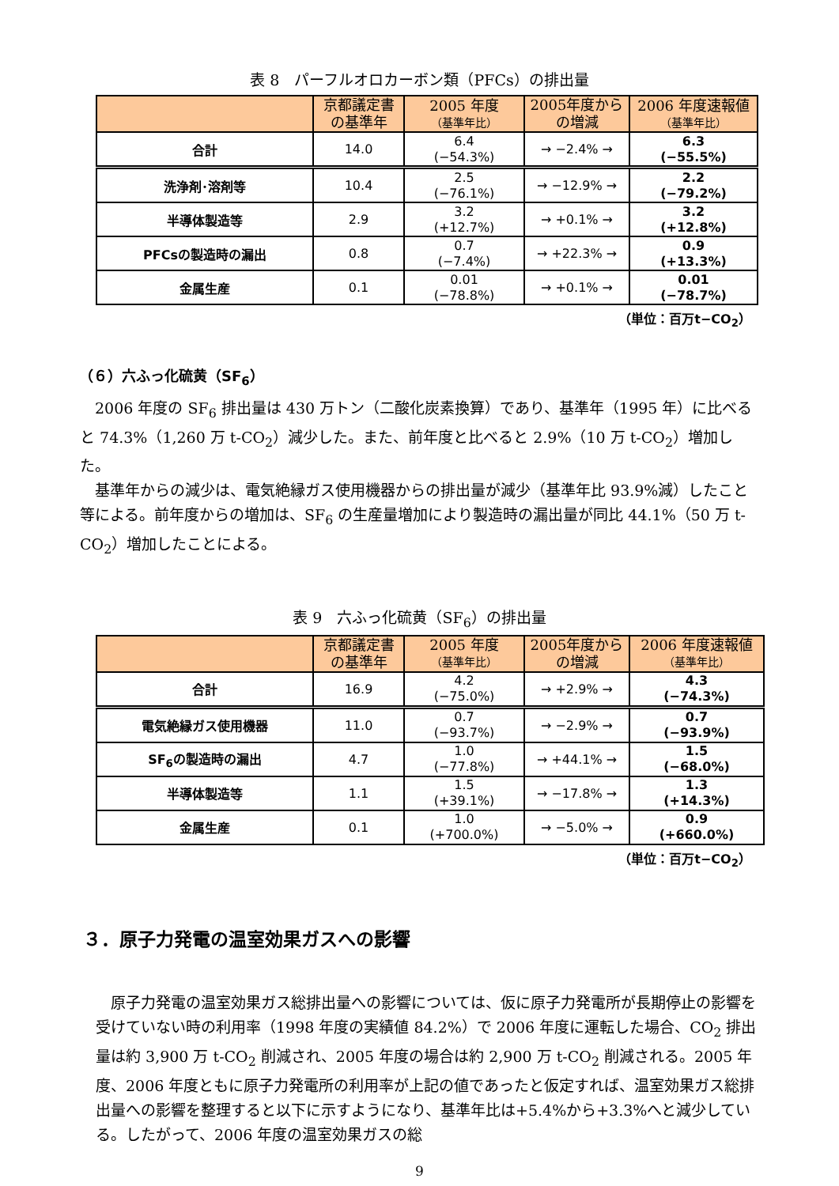表 8　パーフルオロカーボン類（PFCs）の排出量
| | 京都議定書 の基準年 | 2005 年度 （基準年比） | 2005年度から の増減 | 2006 年度速報値 （基準年比） |
| --- | --- | --- | --- | --- |
| 合計 | 14.0 | 6.4 (−54.3%) | → −2.4% → | 6.3 (−55.5%) |
| 洗浄剤･溶剤等 | 10.4 | 2.5 (−76.1%) | → −12.9% → | 2.2 (−79.2%) |
| 半導体製造等 | 2.9 | 3.2 (+12.7%) | → +0.1% → | 3.2 (+12.8%) |
| PFCsの製造時の漏出 | 0.8 | 0.7 (−7.4%) | → +22.3% → | 0.9 (+13.3%) |
| 金属生産 | 0.1 | 0.01 (−78.8%) | → +0.1% → | 0.01 (−78.7%) |
（単位：百万t−CO<sub>2</sub>）
（６）六ふっ化硫黄（SF<sub>6</sub>）
2006 年度の SF<sub>6</sub> 排出量は 430 万トン（二酸化炭素換算）であり、基準年（1995 年）に比べると 74.3%（1,260 万 t-CO<sub>2</sub>）減少した。また、前年度と比べると 2.9%（10 万 t-CO<sub>2</sub>）増加した。
基準年からの減少は、電気絶縁ガス使用機器からの排出量が減少（基準年比 93.9%減）したこと等による。前年度からの増加は、SF<sub>6</sub> の生産量増加により製造時の漏出量が同比 44.1%（50 万 t-CO<sub>2</sub>）増加したことによる。
表 9　六ふっ化硫黄（SF<sub>6</sub>）の排出量
| | 京都議定書 の基準年 | 2005 年度 （基準年比） | 2005年度から の増減 | 2006 年度速報値 （基準年比） |
| --- | --- | --- | --- | --- |
| 合計 | 16.9 | 4.2 (−75.0%) | → +2.9% → | 4.3 (−74.3%) |
| 電気絶縁ガス使用機器 | 11.0 | 0.7 (−93.7%) | → −2.9% → | 0.7 (−93.9%) |
| SF<sub>6</sub>の製造時の漏出 | 4.7 | 1.0 (−77.8%) | → +44.1% → | 1.5 (−68.0%) |
| 半導体製造等 | 1.1 | 1.5 (+39.1%) | → −17.8% → | 1.3 (+14.3%) |
| 金属生産 | 0.1 | 1.0 (+700.0%) | → −5.0% → | 0.9 (+660.0%) |
（単位：百万t−CO<sub>2</sub>）
３．原子力発電の温室効果ガスへの影響
原子力発電の温室効果ガス総排出量への影響については、仮に原子力発電所が長期停止の影響を受けていない時の利用率（1998 年度の実績値 84.2%）で 2006 年度に運転した場合、CO<sub>2</sub> 排出量は約 3,900 万 t-CO<sub>2</sub> 削減され、2005 年度の場合は約 2,900 万 t-CO<sub>2</sub> 削減される。2005 年度、2006 年度ともに原子力発電所の利用率が上記の値であったと仮定すれば、温室効果ガス総排出量への影響を整理すると以下に示すようになり、基準年比は+5.4%から+3.3%へと減少している。したがって、2006 年度の温室効果ガスの総
9